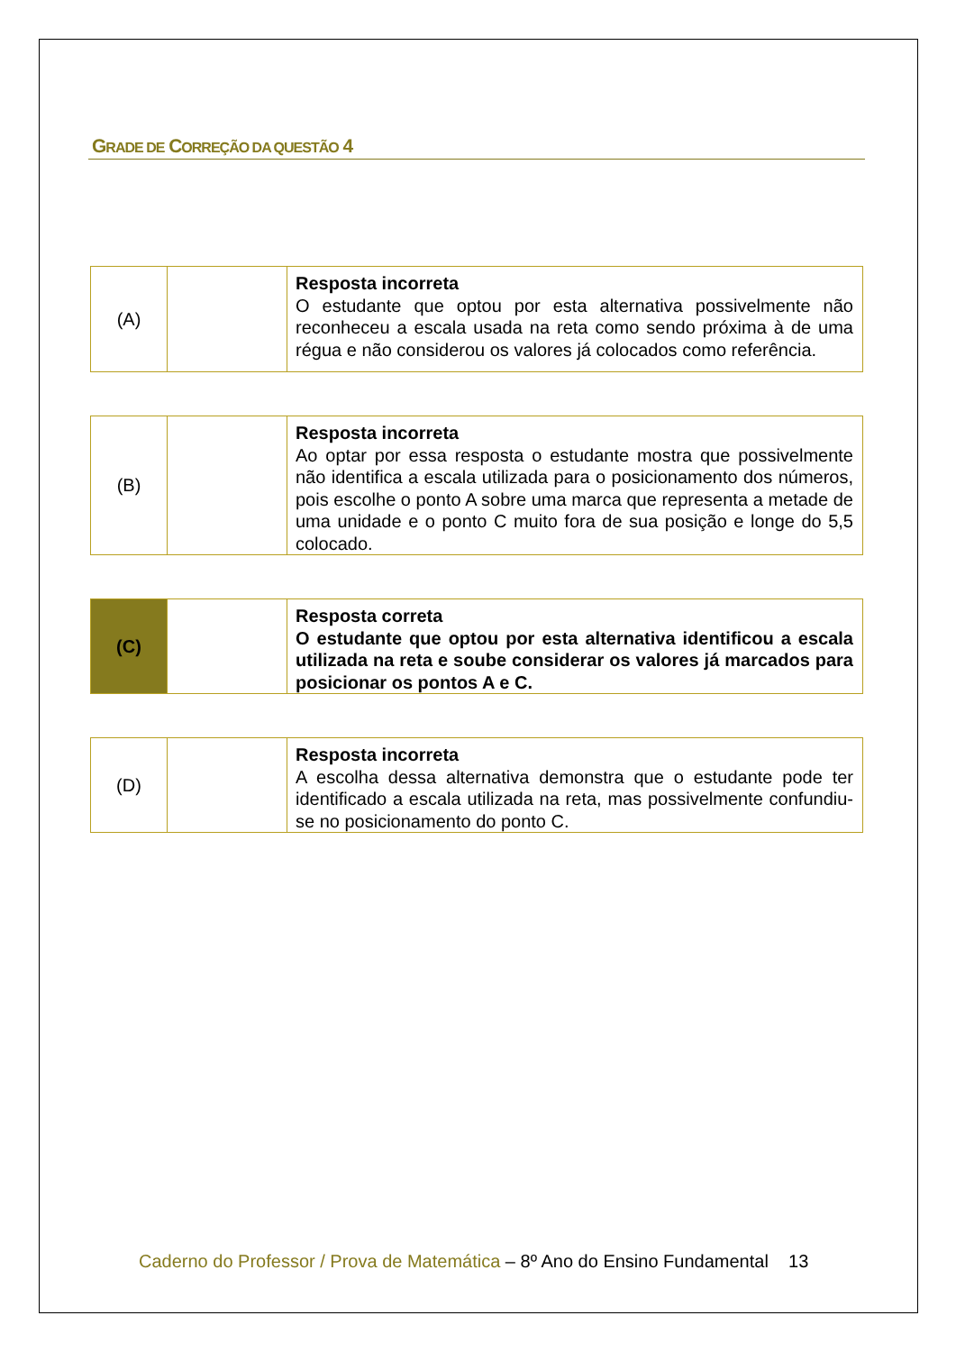GRADE DE CORREÇÃO DA QUESTÃO 4
| (A) | | Resposta incorreta O estudante que optou por esta alternativa possivelmente não reconheceu a escala usada na reta como sendo próxima à de uma régua e não considerou os valores já colocados como referência. |
| (B) | | Resposta incorreta Ao optar por essa resposta o estudante mostra que possivelmente não identifica a escala utilizada para o posicionamento dos números, pois escolhe o ponto A sobre uma marca que representa a metade de uma unidade e o ponto C muito fora de sua posição e longe do 5,5 colocado. |
| (C) | | Resposta correta O estudante que optou por esta alternativa identificou a escala utilizada na reta e soube considerar os valores já marcados para posicionar os pontos A e C. |
| (D) | | Resposta incorreta A escolha dessa alternativa demonstra que o estudante pode ter identificado a escala utilizada na reta, mas possivelmente confundiu-se no posicionamento do ponto C. |
Caderno do Professor / Prova de Matemática – 8º Ano do Ensino Fundamental 13